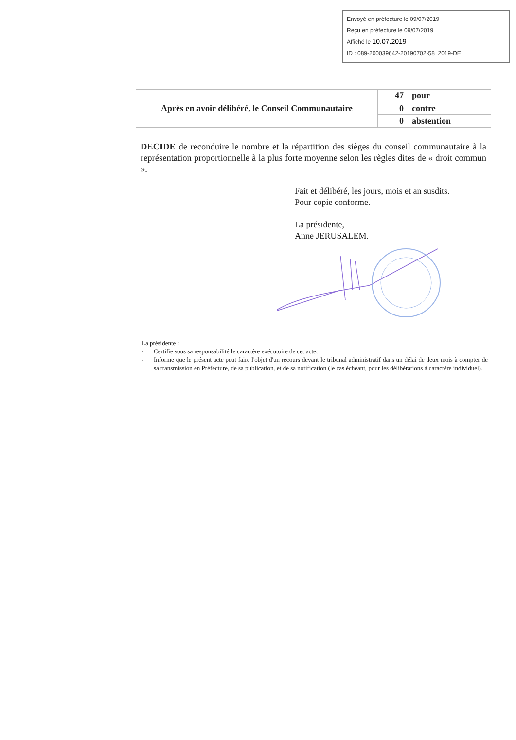Envoyé en préfecture le 09/07/2019
Reçu en préfecture le 09/07/2019
Affiché le 10.07.2019
ID : 089-200039642-20190702-58_2019-DE
| Après en avoir délibéré, le Conseil Communautaire | 47 | pour |
| | 0 | contre |
| | 0 | abstention |
DECIDE de reconduire le nombre et la répartition des sièges du conseil communautaire à la représentation proportionnelle à la plus forte moyenne selon les règles dites de « droit commun ».
Fait et délibéré, les jours, mois et an susdits.
Pour copie conforme.
La présidente,
Anne JERUSALEM.
La présidente :
- Certifie sous sa responsabilité le caractère exécutoire de cet acte,
- Informe que le présent acte peut faire l'objet d'un recours devant le tribunal administratif dans un délai de deux mois à compter de sa transmission en Préfecture, de sa publication, et de sa notification (le cas échéant, pour les délibérations à caractère individuel).